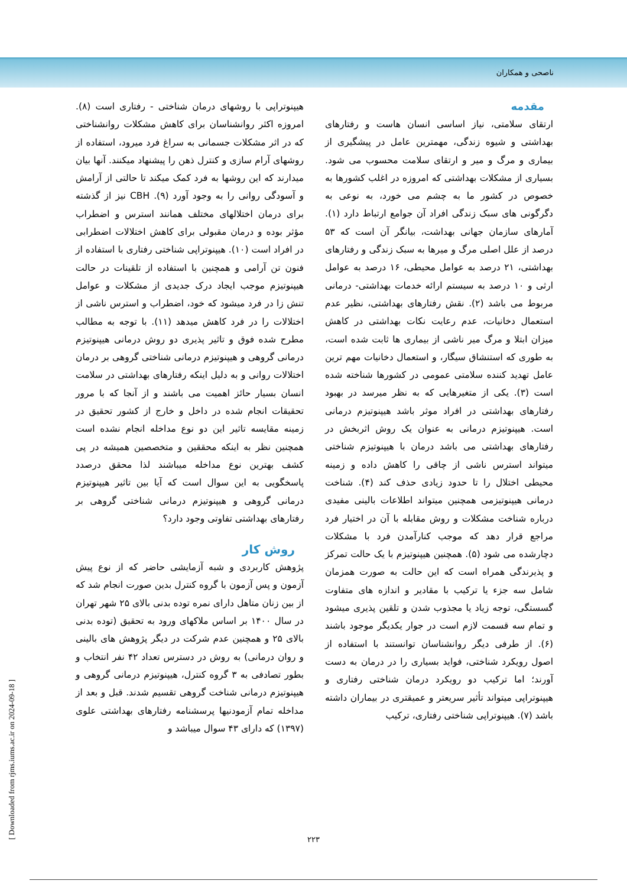ناصحی و همکاران
مقدمه
ارتقای سلامتی، نیاز اساسی انسان هاست و رفتارهای بهداشتی و شیوه زندگی، مهمترین عامل در پیشگیری از بیماری و مرگ و میر و ارتقای سلامت محسوب می شود. بسیاری از مشکلات بهداشتی که امروزه در اغلب کشورها به خصوص در کشور ما به چشم می خورد، به نوعی به دگرگونی های سبک زندگی افراد آن جوامع ارتباط دارد (۱). آمارهای سازمان جهانی بهداشت، بیانگر آن است که ۵۳ درصد از علل اصلی مرگ و میرها به سبک زندگی و رفتارهای بهداشتی، ۲۱ درصد به عوامل محیطی، ۱۶ درصد به عوامل ارثی و ۱۰ درصد به سیستم ارائه خدمات بهداشتی- درمانی مربوط می باشد (۲). نقش رفتارهای بهداشتی، نظیر عدم استعمال دخانیات، عدم رعایت نکات بهداشتی در کاهش میزان ابتلا و مرگ میر ناشی از بیماری ها ثابت شده است، به طوری که استنشاق سیگار، و استعمال دخانیات مهم ترین عامل تهدید کننده سلامتی عمومی در کشورها شناخته شده است (۳). یکی از متغیرهایی که به نظر میرسد در بهبود رفتارهای بهداشتی در افراد موثر باشد هیپنوتیزم درمانی است. هیپنوتیزم درمانی به عنوان یک روش اثربخش در رفتارهای بهداشتی می باشد درمان با هیپنوتیزم شناختی میتواند استرس ناشی از چاقی را کاهش داده و زمینه محیطی اختلال را تا حدود زیادی حذف کند (۴). شناخت درمانی هیپنوتیزمی همچنین میتواند اطلاعات بالینی مفیدی درباره شناخت مشکلات و روش مقابله با آن در اختیار فرد مراجع قرار دهد که موجب کنارآمدن فرد با مشکلات دچارشده می شود (۵). همچنین هیپنوتیزم با یک حالت تمرکز و پذیرندگی همراه است که این حالت به صورت همزمان شامل سه جزء یا ترکیب با مقادیر و اندازه های متفاوت گسستگی، توجه زیاد یا مجذوب شدن و تلقین پذیری میشود و تمام سه قسمت لازم است در جوار یکدیگر موجود باشند (۶). از طرفی دیگر روانشناسان توانستند با استفاده از اصول رویکرد شناختی، فواید بسیاری را در درمان به دست آورند؛ اما ترکیب دو رویکرد درمان شناختی رفتاری و هیپنوتراپی میتواند تأثیر سریعتر و عمیقتری در بیماران داشته باشد (۷). هیپنوتراپی شناختی رفتاری، ترکیب
هیپنوتراپی با روشهای درمان شناختی - رفتاری است (۸). امروزه اکثر روانشناسان برای کاهش مشکلات روانشناختی که در اثر مشکلات جسمانی به سراغ فرد میرود، استفاده از روشهای آرام سازی و کنترل ذهن را پیشنهاد میکنند. آنها بیان میدارند که این روشها به فرد کمک میکند تا حالتی از آرامش و آسودگی روانی را به وجود آورد (۹). CBH نیز از گذشته برای درمان اختلالهای مختلف همانند استرس و اضطراب مؤثر بوده و درمان مقبولی برای کاهش اختلالات اضطرابی در افراد است (۱۰). هیپنوتراپی شناختی رفتاری با استفاده از فنون تن آرامی و همچنین با استفاده از تلقینات در حالت هیپنوتیزم موجب ایجاد درک جدیدی از مشکلات و عوامل تنش زا در فرد میشود که خود، اضطراب و استرس ناشی از اختلالات را در فرد کاهش میدهد (۱۱). با توجه به مطالب مطرح شده فوق و تاثیر پذیری دو روش درمانی هیپنوتیزم درمانی گروهی و هیپنوتیزم درمانی شناختی گروهی بر درمان اختلالات روانی و به دلیل اینکه رفتارهای بهداشتی در سلامت انسان بسیار حائز اهمیت می باشند و از آنجا که با مرور تحقیقات انجام شده در داخل و خارج از کشور تحقیق در زمینه مقایسه تاثیر این دو نوع مداخله انجام نشده است همچنین نظر به اینکه محققین و متخصصین همیشه در پی کشف بهترین نوع مداخله میباشند لذا محقق درصدد پاسخگویی به این سوال است که آیا بین تاثیر هیپنوتیزم درمانی گروهی و هیپنوتیزم درمانی شناختی گروهی بر رفتارهای بهداشتی تفاوتی وجود دارد؟
روش کار
پژوهش کاربردی و شبه آزمایشی حاضر که از نوع پیش آزمون و پس آزمون با گروه کنترل بدین صورت انجام شد که از بین زنان متاهل دارای نمره توده بدنی بالای ۲۵ شهر تهران در سال ۱۴۰۰ بر اساس ملاکهای ورود به تحقیق (توده بدنی بالای ۲۵ و همچنین عدم شرکت در دیگر پژوهش های بالینی و روان درمانی) به روش در دسترس تعداد ۴۲ نفر انتخاب و بطور تصادفی به ۳ گروه کنترل، هیپنوتیزم درمانی گروهی و هیپنوتیزم درمانی شناخت گروهی تقسیم شدند. قبل و بعد از مداخله تمام آزمودنیها پرسشنامه رفتارهای بهداشتی علوی (۱۳۹۷) که دارای ۴۳ سوال میباشد و
۲۲۳
[ Downloaded from rjms.iums.ac.ir on 2024-09-18 ]